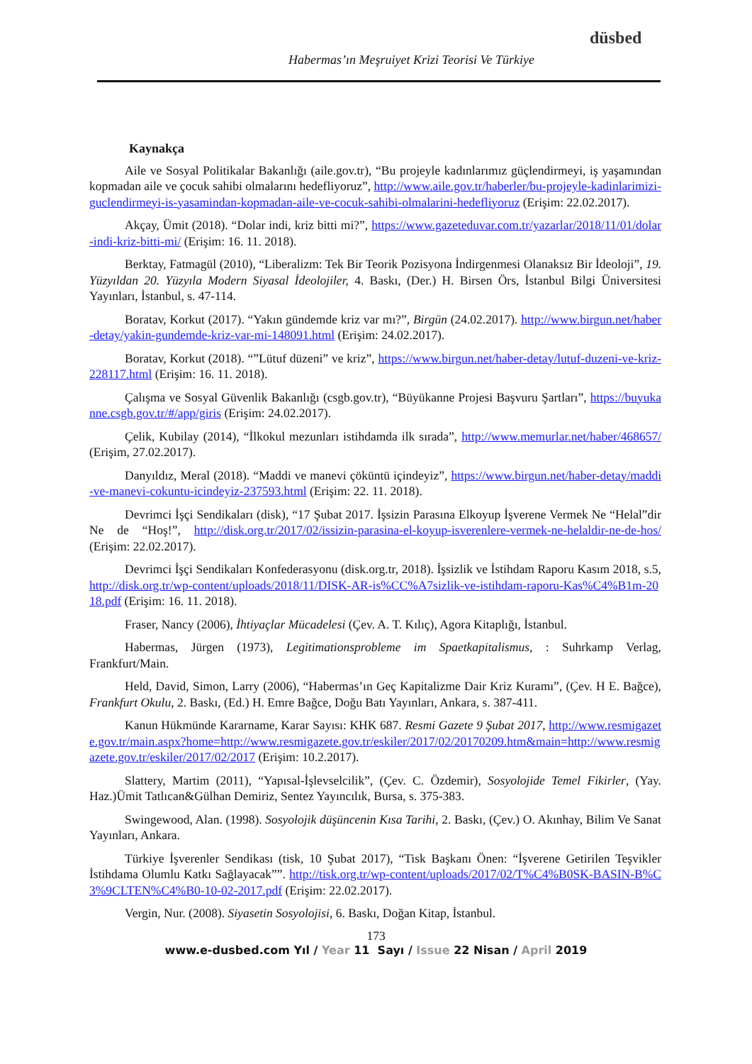düsbed
Habermas’ın Meşruiyet Krizi Teorisi Ve Türkiye
Kaynakça
Aile ve Sosyal Politikalar Bakanlığı (aile.gov.tr), “Bu projeyle kadınlarımız güçlendirmeyi, iş yaşamından kopmadan aile ve çocuk sahibi olmalarını hedefliyoruz”, http://www.aile.gov.tr/haberler/bu-projeyle-kadinlarimizi-guclendirmeyi-is-yasamindan-kopmadan-aile-ve-cocuk-sahibi-olmalarini-hedefliyoruz (Erişim: 22.02.2017).
Akçay, Ümit (2018). “Dolar indi, kriz bitti mi?”, https://www.gazeteduvar.com.tr/yazarlar/2018/11/01/dolar-indi-kriz-bitti-mi/ (Erişim: 16. 11. 2018).
Berktay, Fatmagül (2010), “Liberalizm: Tek Bir Teorik Pozisyona İndirgenmesi Olanaksız Bir İdeoloji”, 19. Yüzyıldan 20. Yüzyıla Modern Siyasal İdeolojiler, 4. Baskı, (Der.) H. Birsen Örs, İstanbul Bilgi Üniversitesi Yayınları, İstanbul, s. 47-114.
Boratav, Korkut (2017). “Yakın gündemde kriz var mı?”, Birgün (24.02.2017). http://www.birgun.net/haber-detay/yakin-gundemde-kriz-var-mi-148091.html (Erişim: 24.02.2017).
Boratav, Korkut (2018). “”Lütuf düzeni” ve kriz”, https://www.birgun.net/haber-detay/lutuf-duzeni-ve-kriz-228117.html (Erişim: 16. 11. 2018).
Çalışma ve Sosyal Güvenlik Bakanlığı (csgb.gov.tr), “Büyükanne Projesi Başvuru Şartları”, https://buyukanne.csgb.gov.tr/#/app/giris (Erişim: 24.02.2017).
Çelik, Kubilay (2014), “İlkokul mezunları istihdamda ilk sırada”, http://www.memurlar.net/haber/468657/ (Erişim, 27.02.2017).
Danyıldız, Meral (2018). “Maddi ve manevi çöküntü içindeyiz”, https://www.birgun.net/haber-detay/maddi-ve-manevi-cokuntu-icindeyiz-237593.html (Erişim: 22. 11. 2018).
Devrimci İşçi Sendikaları (disk), “17 Şubat 2017. İşsizin Parasına Elkoyup İşverene Vermek Ne “Helal”dir Ne de “Hoş!”, http://disk.org.tr/2017/02/issizin-parasina-el-koyup-isverenlere-vermek-ne-helaldir-ne-de-hos/ (Erişim: 22.02.2017).
Devrimci İşçi Sendikaları Konfederasyonu (disk.org.tr, 2018). İşsizlik ve İstihdam Raporu Kasım 2018, s.5, http://disk.org.tr/wp-content/uploads/2018/11/DISK-AR-is%CC%A7sizlik-ve-istihdam-raporu-Kas%C4%B1m-2018.pdf (Erişim: 16. 11. 2018).
Fraser, Nancy (2006), İhtiyaçlar Mücadelesi (Çev. A. T. Kılıç), Agora Kitaplığı, İstanbul.
Habermas, Jürgen (1973), Legitimationsprobleme im Spaetkapitalismus, : Suhrkamp Verlag, Frankfurt/Main.
Held, David, Simon, Larry (2006), “Habermas’ın Geç Kapitalizme Dair Kriz Kuramı”, (Çev. H E. Bağce), Frankfurt Okulu, 2. Baskı, (Ed.) H. Emre Bağce, Doğu Batı Yayınları, Ankara, s. 387-411.
Kanun Hükmünde Kararname, Karar Sayısı: KHK 687. Resmi Gazete 9 Şubat 2017, http://www.resmigazete.gov.tr/main.aspx?home=http://www.resmigazete.gov.tr/eskiler/2017/02/20170209.htm&main=http://www.resmigazete.gov.tr/eskiler/2017/02/2017 (Erişim: 10.2.2017).
Slattery, Martim (2011), “Yapısal-İşlevselcilik”, (Çev. C. Özdemir), Sosyolojide Temel Fikirler, (Yay. Haz.)Ümit Tatlıcan&Gülhan Demiriz, Sentez Yayıncılık, Bursa, s. 375-383.
Swingewood, Alan. (1998). Sosyolojik düşüncenin Kısa Tarihi, 2. Baskı, (Çev.) O. Akınhay, Bilim Ve Sanat Yayınları, Ankara.
Türkiye İşverenler Sendikası (tisk, 10 Şubat 2017), “Tisk Başkanı Önen: “İşverene Getirilen Teşvikler İstihdama Olumlu Katkı Sağlayacak””. http://tisk.org.tr/wp-content/uploads/2017/02/T%C4%B0SK-BASIN-B%C3%9CLTEN%C4%B0-10-02-2017.pdf (Erişim: 22.02.2017).
Vergin, Nur. (2008). Siyasetin Sosyolojisi, 6. Baskı, Doğan Kitap, İstanbul.
173
www.e-dusbed.com Yıl / Year 11 Sayı / Issue 22 Nisan / April 2019